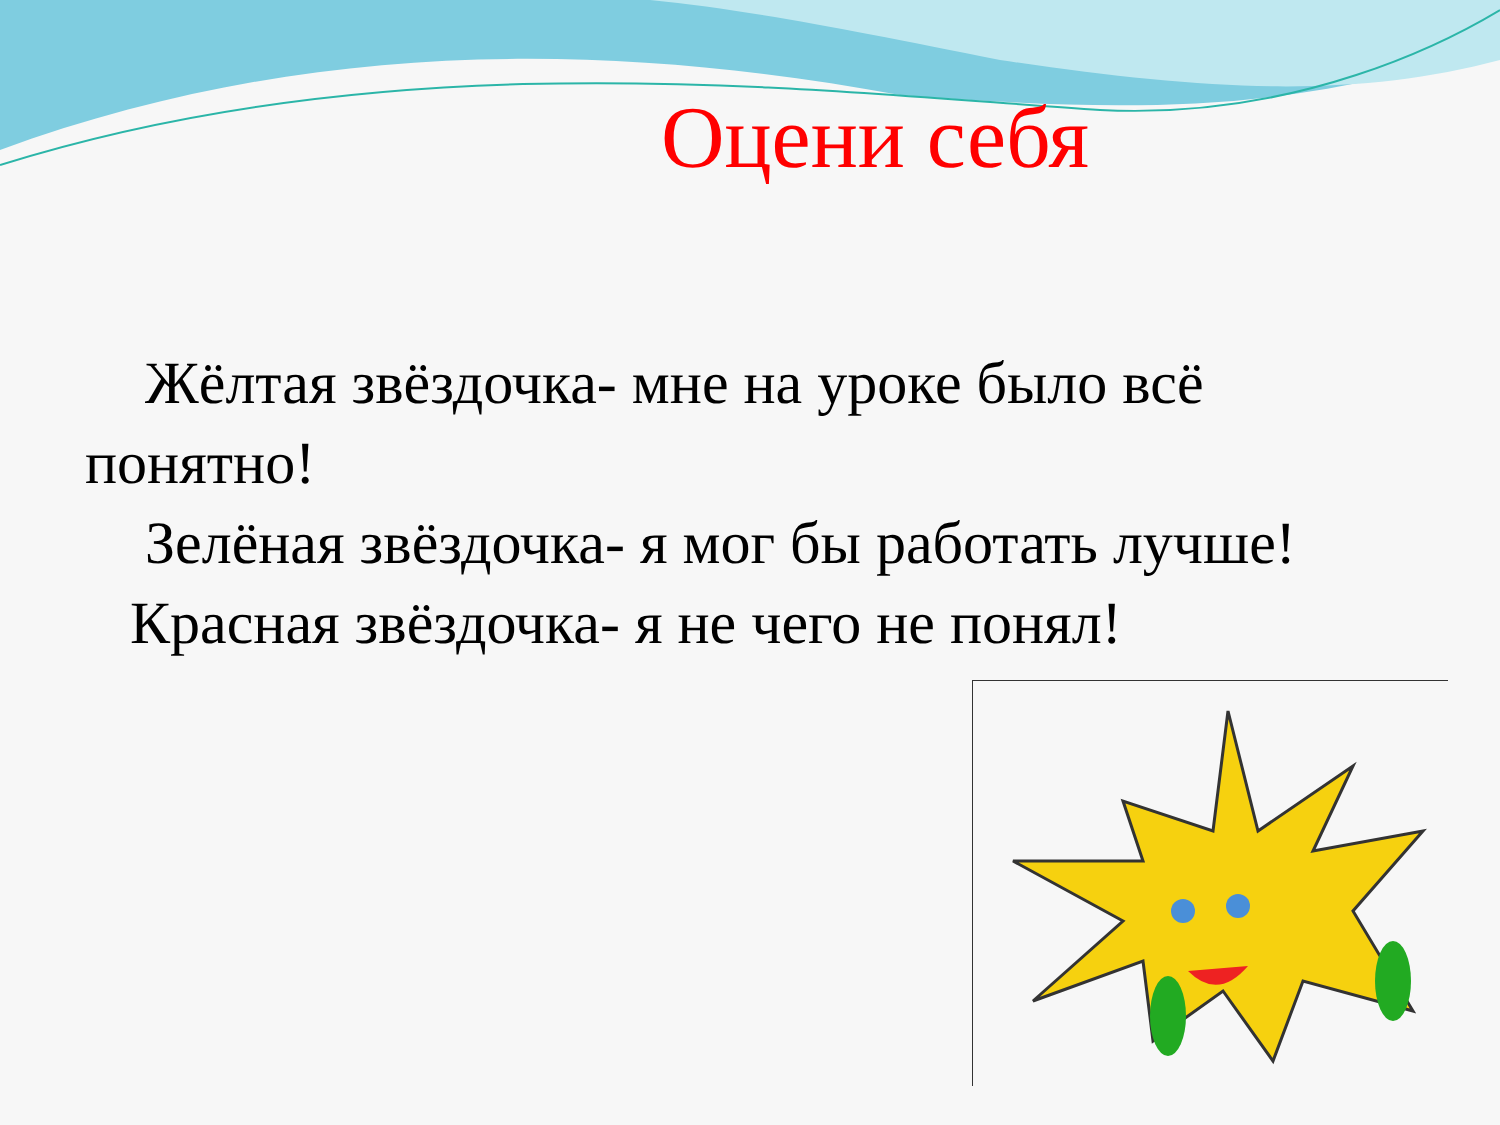Оцени себя
Жёлтая звёздочка- мне на уроке было всё понятно!
Зелёная звёздочка- я мог бы работать лучше!
Красная звёздочка- я не чего не понял!